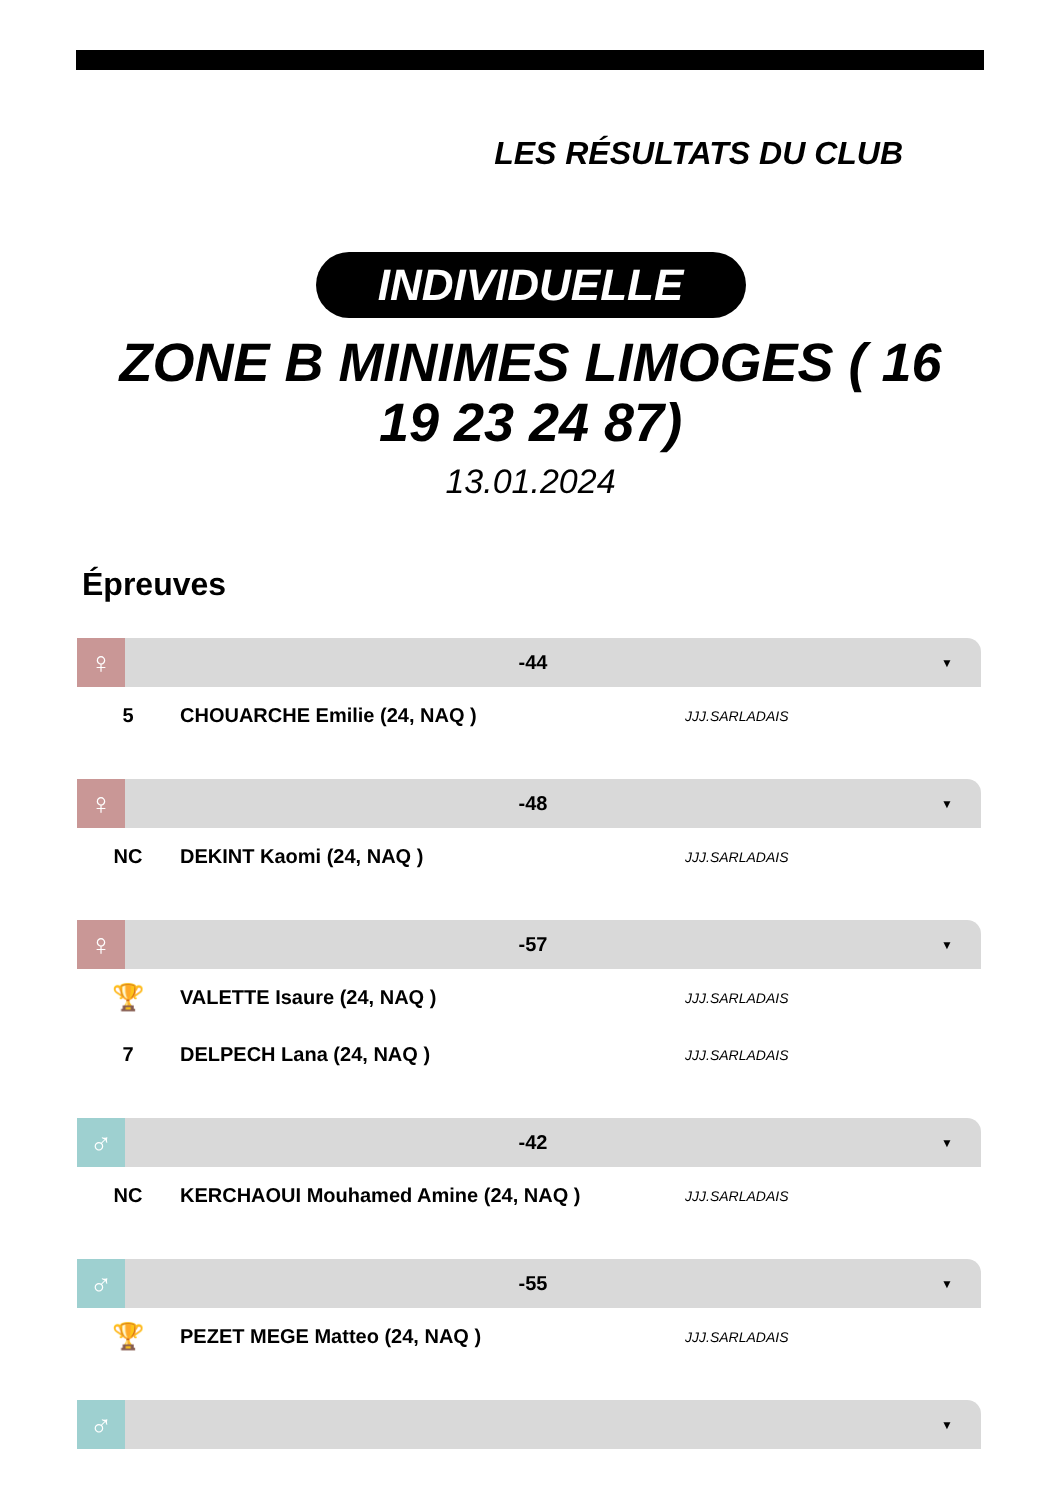LES RÉSULTATS DU CLUB
INDIVIDUELLE
ZONE B MINIMES LIMOGES ( 16 19 23 24 87)
13.01.2024
Épreuves
♀
-44
▼
| 5 | CHOUARCHE Emilie (24, NAQ ) | JJJ.SARLADAIS |
♀
-48
▼
| NC | DEKINT Kaomi (24, NAQ ) | JJJ.SARLADAIS |
♀
-57
▼
| 🏆 | VALETTE Isaure (24, NAQ ) | JJJ.SARLADAIS |
| 7 | DELPECH Lana (24, NAQ ) | JJJ.SARLADAIS |
♂
-42
▼
| NC | KERCHAOUI Mouhamed Amine (24, NAQ ) | JJJ.SARLADAIS |
♂
-55
▼
| 🏆 | PEZET MEGE Matteo (24, NAQ ) | JJJ.SARLADAIS |
♂
▼